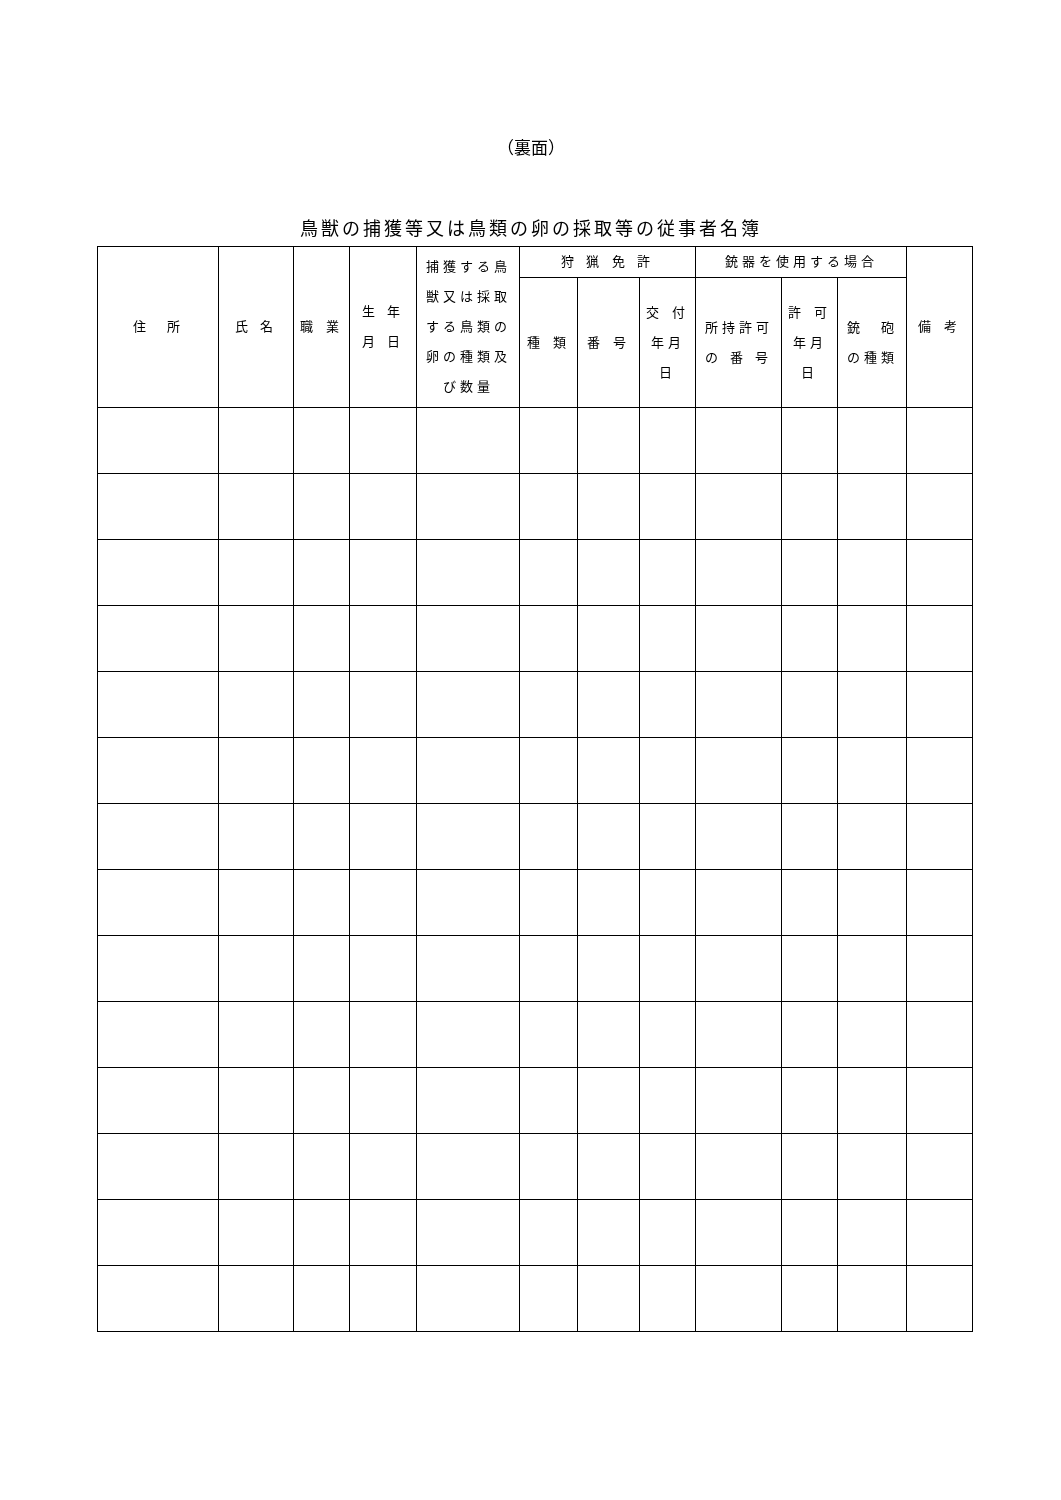（裏面）
鳥獣の捕獲等又は鳥類の卵の採取等の従事者名簿
| 住 所 | 氏 名 | 職 業 | 生 年 月 日 | 捕獲する鳥 獣又は採取 する鳥類の 卵の種類及 び数量 | 狩 猟 免 許 | | | 銃器を使用する場合 | | | 備 考 |
| --- | --- | --- | --- | --- | --- | --- | --- | --- | --- | --- | --- |
| | | | | | 種 類 | 番 号 | 交 付 年月 日 | 所持許可 の 番 号 | 許 可 年月 日 | 銃 砲 の種類 | |